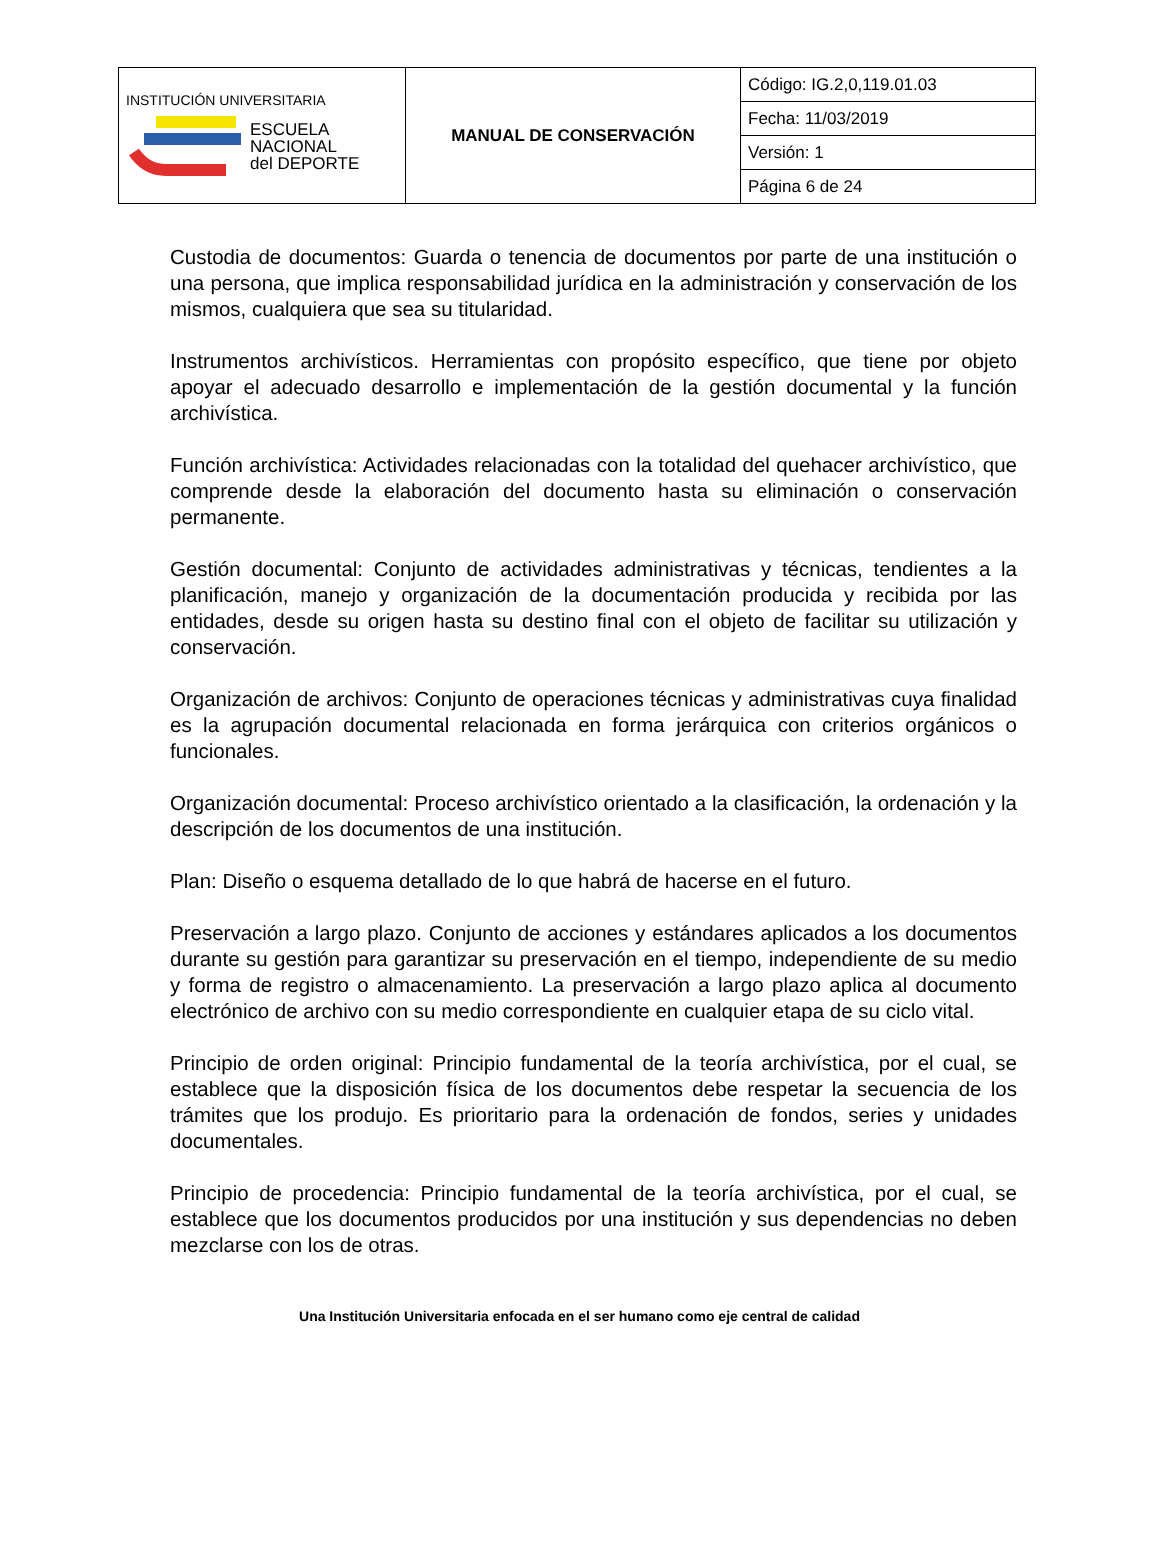| INSTITUCIÓN UNIVERSITARIA ESCUELA NACIONAL del DEPORTE | MANUAL DE CONSERVACIÓN | Código: IG.2,0,119.01.03 |
| | | Fecha: 11/03/2019 |
| | | Versión: 1 |
| | | Página 6 de 24 |
Custodia de documentos: Guarda o tenencia de documentos por parte de una institución o una persona, que implica responsabilidad jurídica en la administración y conservación de los mismos, cualquiera que sea su titularidad.
Instrumentos archivísticos. Herramientas con propósito específico, que tiene por objeto apoyar el adecuado desarrollo e implementación de la gestión documental y la función archivística.
Función archivística: Actividades relacionadas con la totalidad del quehacer archivístico, que comprende desde la elaboración del documento hasta su eliminación o conservación permanente.
Gestión documental: Conjunto de actividades administrativas y técnicas, tendientes a la planificación, manejo y organización de la documentación producida y recibida por las entidades, desde su origen hasta su destino final con el objeto de facilitar su utilización y conservación.
Organización de archivos: Conjunto de operaciones técnicas y administrativas cuya finalidad es la agrupación documental relacionada en forma jerárquica con criterios orgánicos o funcionales.
Organización documental: Proceso archivístico orientado a la clasificación, la ordenación y la descripción de los documentos de una institución.
Plan: Diseño o esquema detallado de lo que habrá de hacerse en el futuro.
Preservación a largo plazo. Conjunto de acciones y estándares aplicados a los documentos durante su gestión para garantizar su preservación en el tiempo, independiente de su medio y forma de registro o almacenamiento. La preservación a largo plazo aplica al documento electrónico de archivo con su medio correspondiente en cualquier etapa de su ciclo vital.
Principio de orden original: Principio fundamental de la teoría archivística, por el cual, se establece que la disposición física de los documentos debe respetar la secuencia de los trámites que los produjo. Es prioritario para la ordenación de fondos, series y unidades documentales.
Principio de procedencia: Principio fundamental de la teoría archivística, por el cual, se establece que los documentos producidos por una institución y sus dependencias no deben mezclarse con los de otras.
Una Institución Universitaria enfocada en el ser humano como eje central de calidad